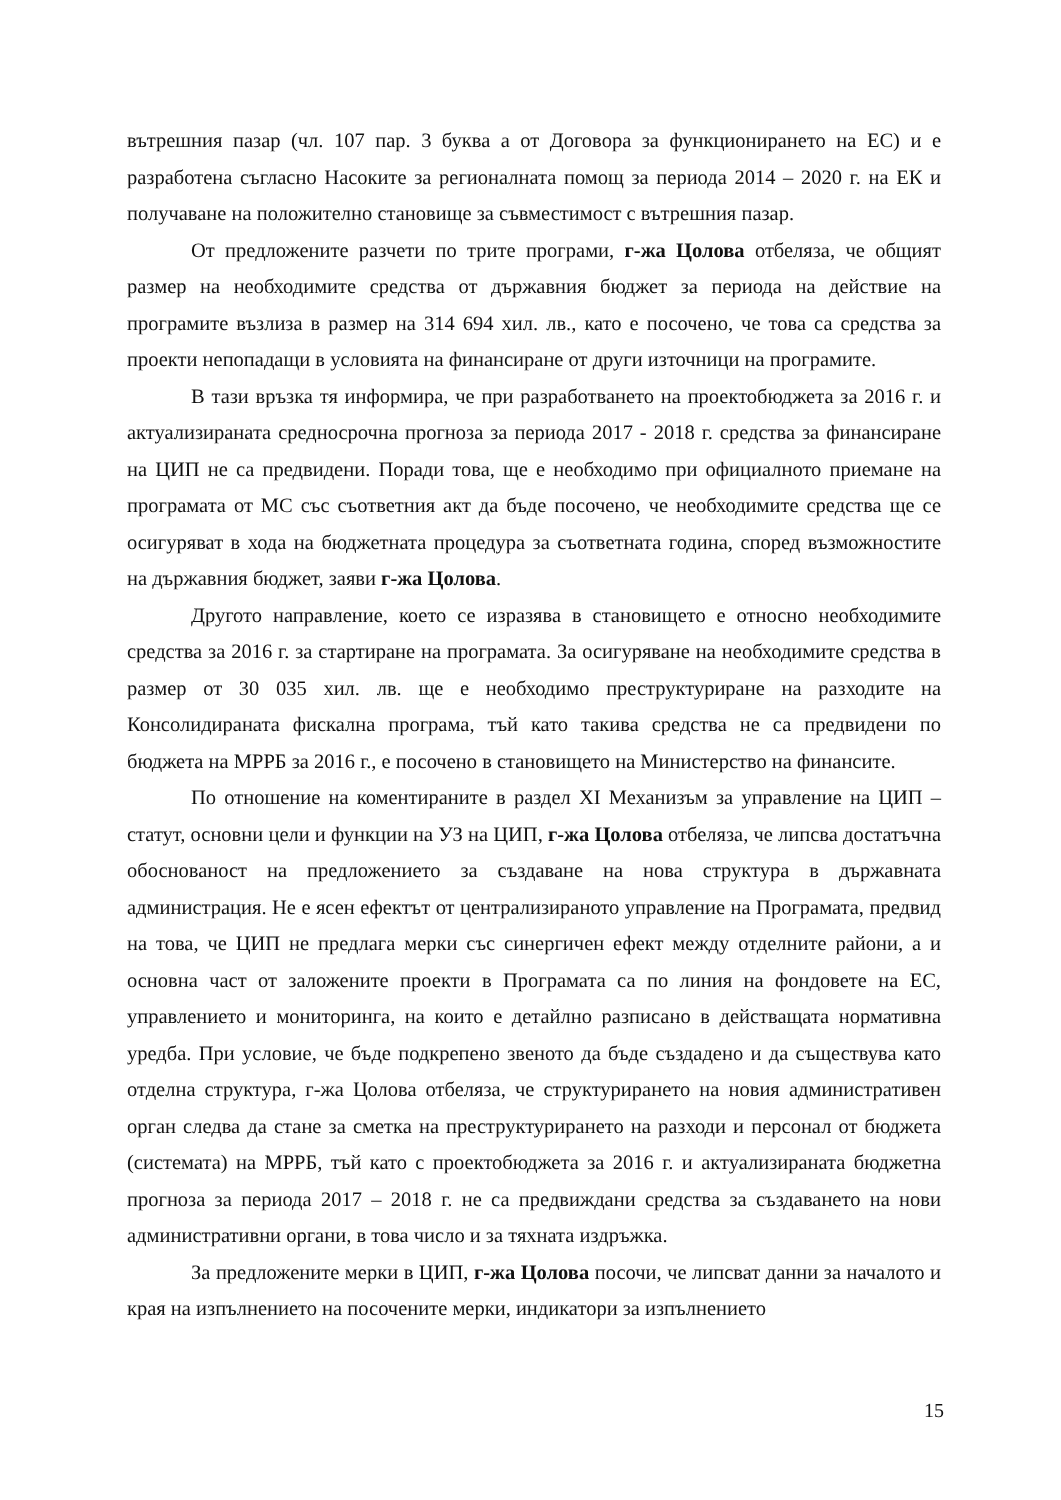вътрешния пазар (чл. 107 пар. 3 буква а от Договора за функционирането на ЕС) и е разработена съгласно Насоките за регионалната помощ за периода 2014 – 2020 г. на ЕК и получаване на положително становище за съвместимост с вътрешния пазар.
От предложените разчети по трите програми, г-жа Цолова отбеляза, че общият размер на необходимите средства от държавния бюджет за периода на действие на програмите възлиза в размер на 314 694 хил. лв., като е посочено, че това са средства за проекти непопадащи в условията на финансиране от други източници на програмите.
В тази връзка тя информира, че при разработването на проектобюджета за 2016 г. и актуализираната средносрочна прогноза за периода 2017 - 2018 г. средства за финансиране на ЦИП не са предвидени. Поради това, ще е необходимо при официалното приемане на програмата от МС със съответния акт да бъде посочено, че необходимите средства ще се осигуряват в хода на бюджетната процедура за съответната година, според възможностите на държавния бюджет, заяви г-жа Цолова.
Другото направление, което се изразява в становището е относно необходимите средства за 2016 г. за стартиране на програмата. За осигуряване на необходимите средства в размер от 30 035 хил. лв. ще е необходимо преструктуриране на разходите на Консолидираната фискална програма, тъй като такива средства не са предвидени по бюджета на МРРБ за 2016 г., е посочено в становището на Министерство на финансите.
По отношение на коментираните в раздел XI Механизъм за управление на ЦИП – статут, основни цели и функции на УЗ на ЦИП, г-жа Цолова отбеляза, че липсва достатъчна обоснованост на предложението за създаване на нова структура в държавната администрация. Не е ясен ефектът от централизираното управление на Програмата, предвид на това, че ЦИП не предлага мерки със синергичен ефект между отделните райони, а и основна част от заложените проекти в Програмата са по линия на фондовете на ЕС, управлението и мониторинга, на които е детайлно разписано в действащата нормативна уредба. При условие, че бъде подкрепено звеното да бъде създадено и да съществува като отделна структура, г-жа Цолова отбеляза, че структурирането на новия административен орган следва да стане за сметка на преструктурирането на разходи и персонал от бюджета (системата) на МРРБ, тъй като с проектобюджета за 2016 г. и актуализираната бюджетна прогноза за периода 2017 – 2018 г. не са предвиждани средства за създаването на нови административни органи, в това число и за тяхната издръжка.
За предложените мерки в ЦИП, г-жа Цолова посочи, че липсват данни за началото и края на изпълнението на посочените мерки, индикатори за изпълнението
15